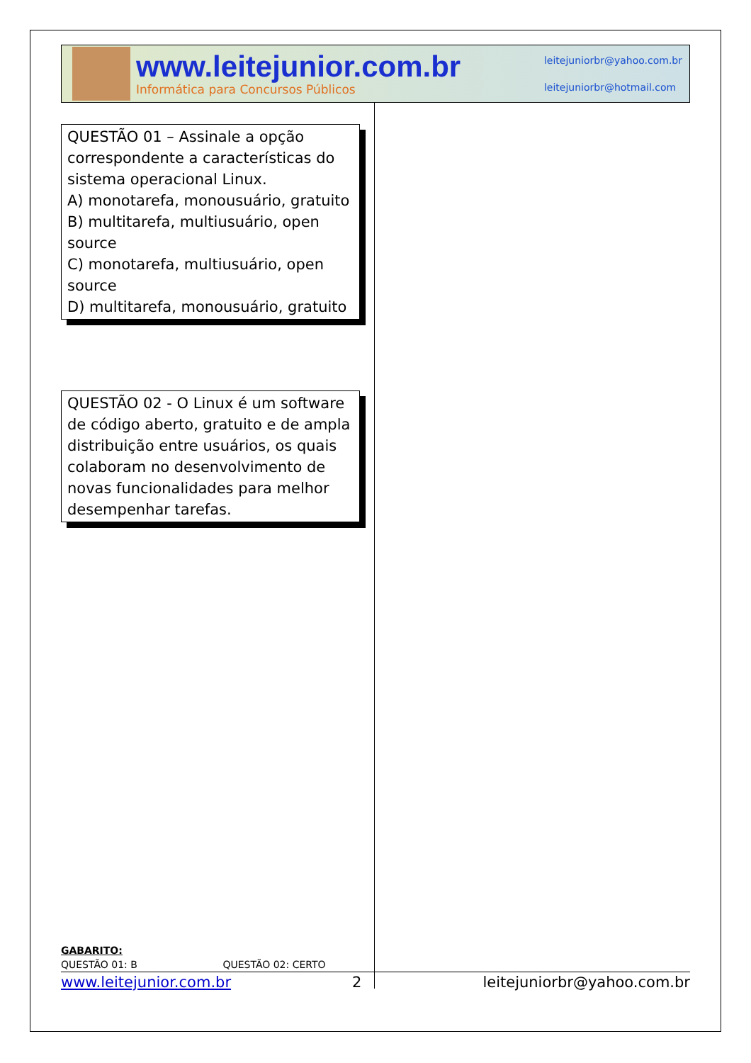www.leitejunior.com.br
Informática para Concursos Públicos
leitejuniorbr@yahoo.com.br
leitejuniorbr@hotmail.com
QUESTÃO 01 – Assinale a opção correspondente a características do sistema operacional Linux.
A) monotarefa, monousuário, gratuito
B) multitarefa, multiusuário, open source
C) monotarefa, multiusuário, open source
D) multitarefa, monousuário, gratuito
QUESTÃO 02 - O Linux é um software de código aberto, gratuito e de ampla distribuição entre usuários, os quais colaboram no desenvolvimento de novas funcionalidades para melhor desempenhar tarefas.
GABARITO:
QUESTÃO 01: B QUESTÃO 02: CERTO
www.leitejunior.com.br 2 leitejuniorbr@yahoo.com.br